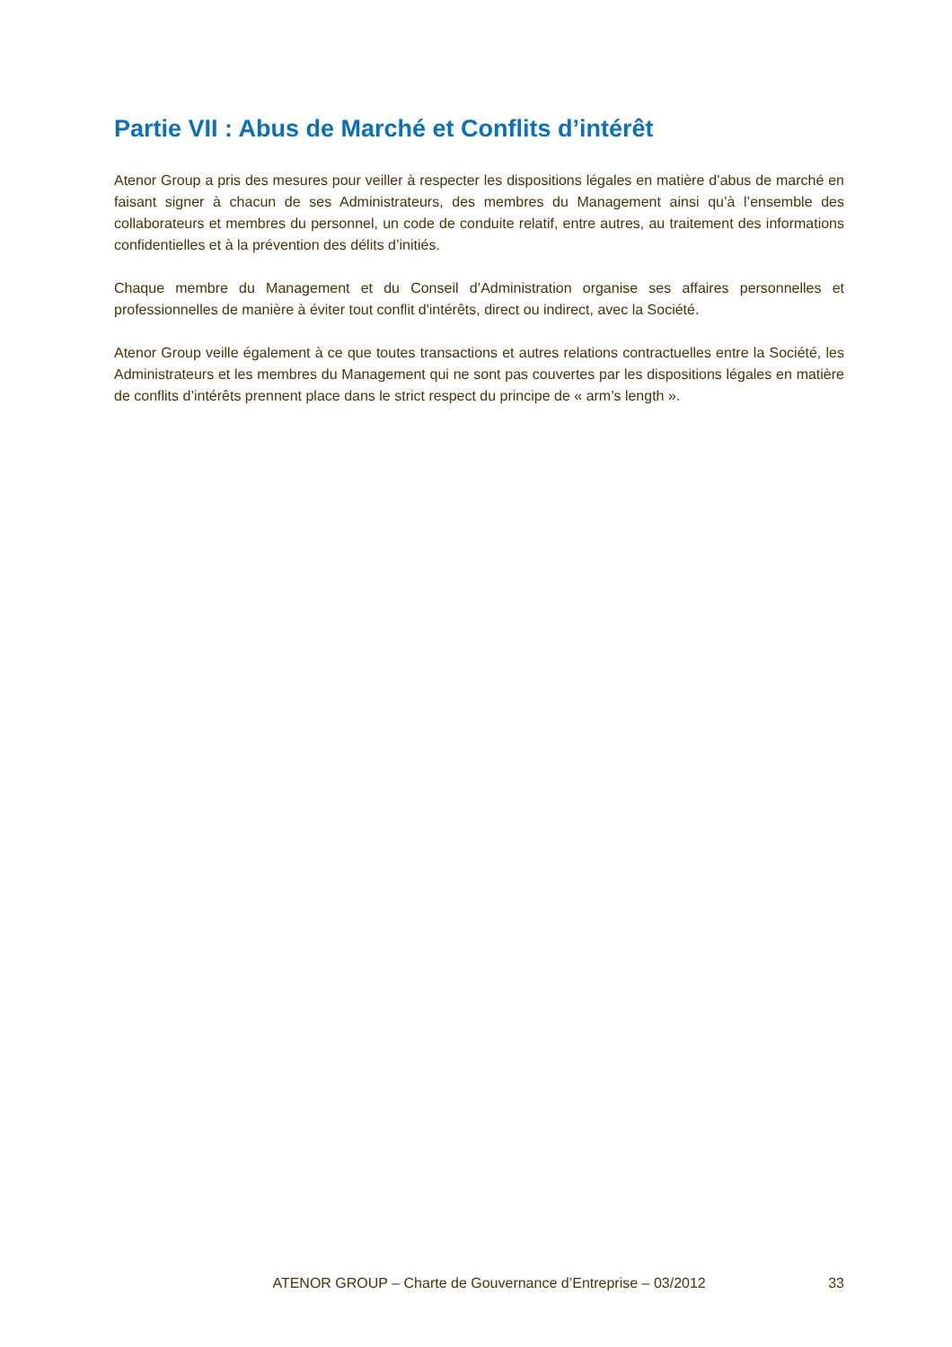Partie VII : Abus de Marché et Conflits d’intérêt
Atenor Group a pris des mesures pour veiller à respecter les dispositions légales en matière d’abus de marché en faisant signer à chacun de ses Administrateurs, des membres du Management ainsi qu’à l’ensemble des collaborateurs et membres du personnel, un code de conduite relatif, entre autres, au traitement des informations confidentielles et à la prévention des délits d’initiés.
Chaque membre du Management et du Conseil d’Administration organise ses affaires personnelles et professionnelles de manière à éviter tout conflit d'intérêts, direct ou indirect, avec la Société.
Atenor Group veille également à ce que toutes transactions et autres relations contractuelles entre la Société, les Administrateurs et les membres du Management qui ne sont pas couvertes par les dispositions légales en matière de conflits d’intérêts prennent place dans le strict respect du principe de « arm’s length ».
ATENOR GROUP – Charte de Gouvernance d’Entreprise – 03/2012 33